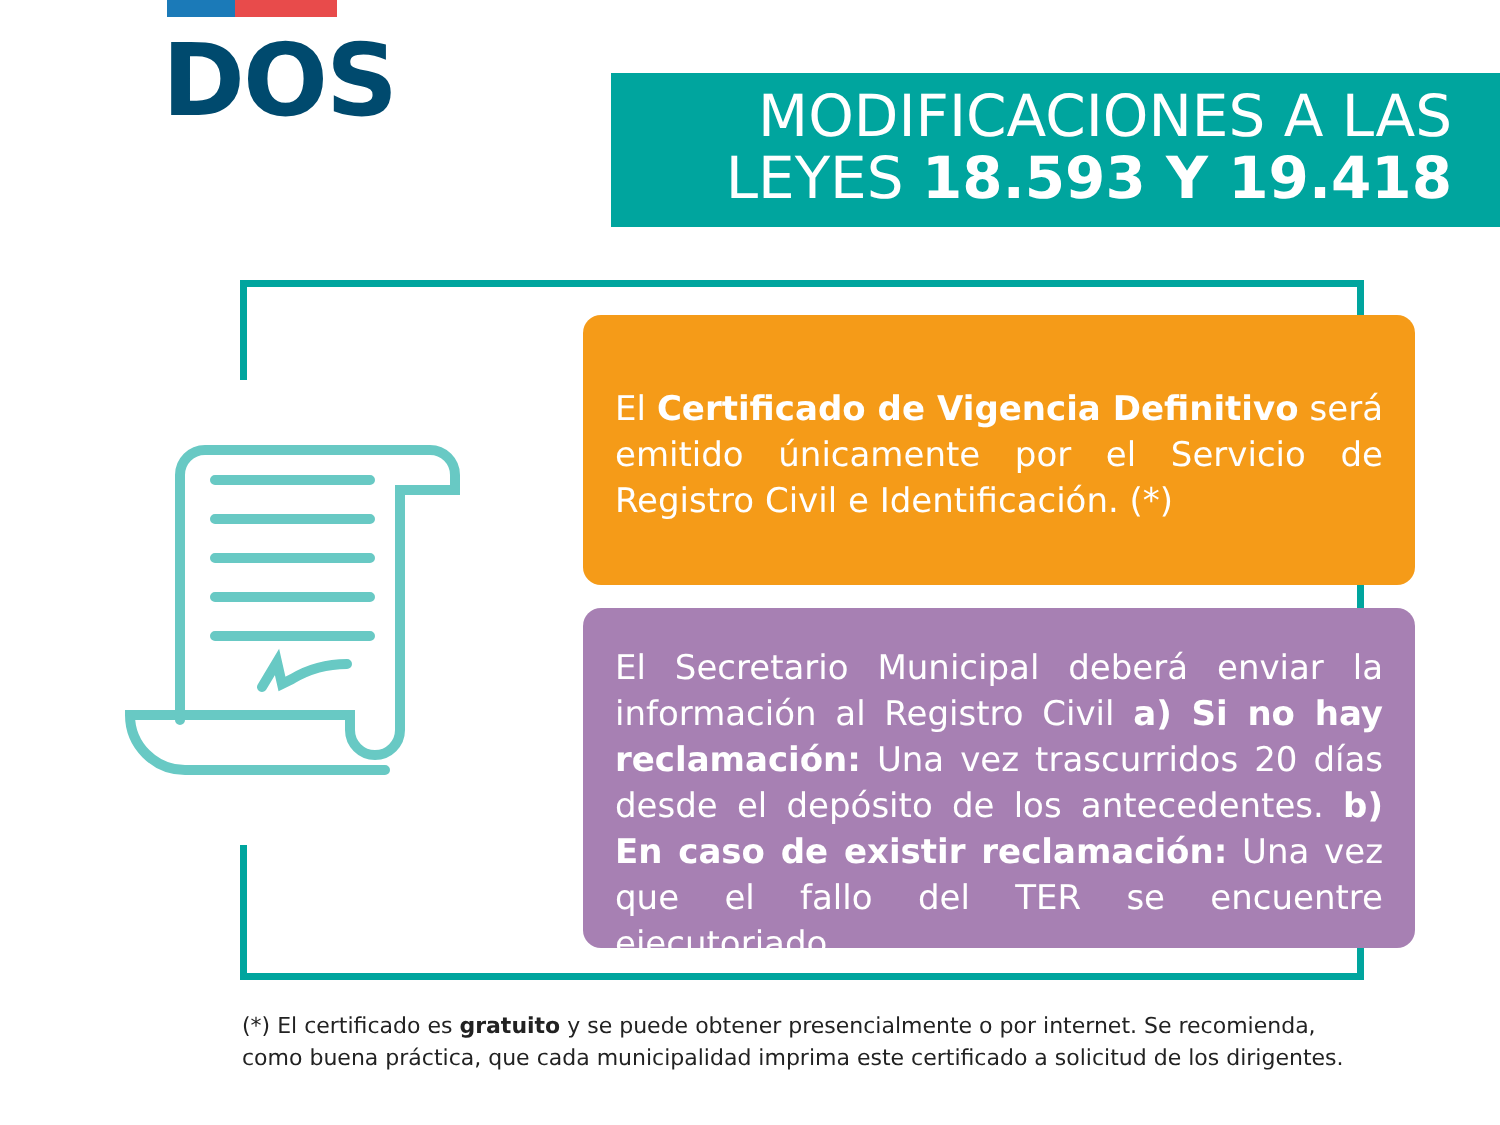DOS
MODIFICACIONES A LAS
LEYES 18.593 Y 19.418
El Certificado de Vigencia Definitivo será emitido únicamente por el Servicio de Registro Civil e Identificación. (*)
El Secretario Municipal deberá enviar la información al Registro Civil a) Si no hay reclamación: Una vez trascurridos 20 días desde el depósito de los antecedentes. b) En caso de existir reclamación: Una vez que el fallo del TER se encuentre ejecutoriado.
(*) El certificado es gratuito y se puede obtener presencialmente o por internet. Se recomienda, como buena práctica, que cada municipalidad imprima este certificado a solicitud de los dirigentes.